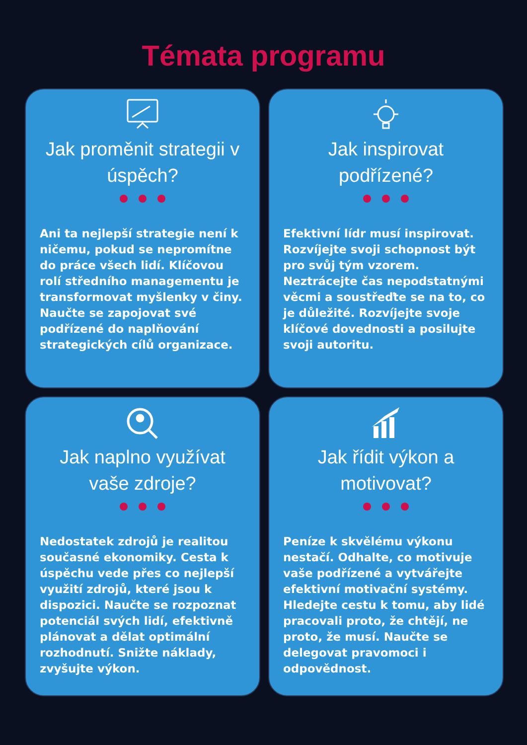Témata programu
Jak proměnit strategii v úspěch?
Ani ta nejlepší strategie není k ničemu, pokud se nepromítne do práce všech lidí. Klíčovou rolí středního managementu je transformovat myšlenky v činy. Naučte se zapojovat své podřízené do naplňování strategických cílů organizace.
Jak inspirovat podřízené?
Efektivní lídr musí inspirovat. Rozvíjejte svoji schopnost být pro svůj tým vzorem. Neztrácejte čas nepodstatnými věcmi a soustřeďte se na to, co je důležité. Rozvíjejte svoje klíčové dovednosti a posilujte svoji autoritu.
Jak naplno využívat vaše zdroje?
Nedostatek zdrojů je realitou současné ekonomiky. Cesta k úspěchu vede přes co nejlepší využití zdrojů, které jsou k dispozici. Naučte se rozpoznat potenciál svých lidí, efektivně plánovat a dělat optimální rozhodnutí. Snižte náklady, zvyšujte výkon.
Jak řídit výkon a motivovat?
Peníze k skvělému výkonu nestačí. Odhalte, co motivuje vaše podřízené a vytvářejte efektivní motivační systémy. Hledejte cestu k tomu, aby lidé pracovali proto, že chtějí, ne proto, že musí. Naučte se delegovat pravomoci i odpovědnost.